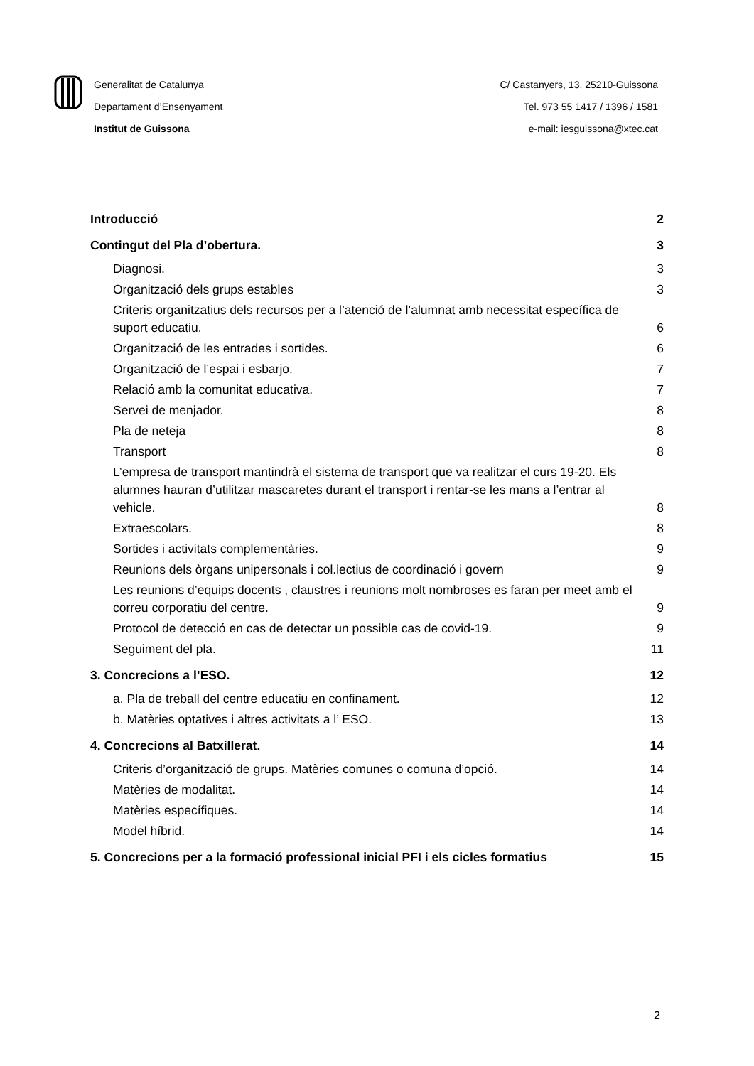Generalitat de Catalunya
Departament d’Ensenyament
Institut de Guissona
C/ Castanyers, 13. 25210-Guissona
Tel. 973 55 1417 / 1396 / 1581
e-mail: iesguissona@xtec.cat
Introducció 2
Contingut del Pla d’obertura. 3
Diagnosi. 3
Organització dels grups estables 3
Criteris organitzatius dels recursos per a l’atenció de l’alumnat amb necessitat específica de suport educatiu. 6
Organització de les entrades i sortides. 6
Organització de l’espai i esbarjo. 7
Relació amb la comunitat educativa. 7
Servei de menjador. 8
Pla de neteja 8
Transport 8
L’empresa de transport mantindrà el sistema de transport que va realitzar el curs 19-20. Els alumnes hauran d’utilitzar mascaretes durant el transport i rentar-se les mans a l’entrar al vehicle. 8
Extraescolars. 8
Sortides i activitats complementàries. 9
Reunions dels òrgans unipersonals i col.lectius de coordinació i govern 9
Les reunions d’equips docents , claustres i reunions molt nombroses es faran per meet amb el correu corporatiu del centre. 9
Protocol de detecció en cas de detectar un possible cas de covid-19. 9
Seguiment del pla. 11
3. Concrecions a l’ESO. 12
a. Pla de treball del centre educatiu en confinament. 12
b. Matèries optatives i altres activitats a l’ ESO. 13
4. Concrecions al Batxillerat. 14
Criteris d’organització de grups. Matèries comunes o comuna d’opció. 14
Matèries de modalitat. 14
Matèries específiques. 14
Model híbrid. 14
5. Concrecions per a la formació professional inicial PFI i els cicles formatius 15
2